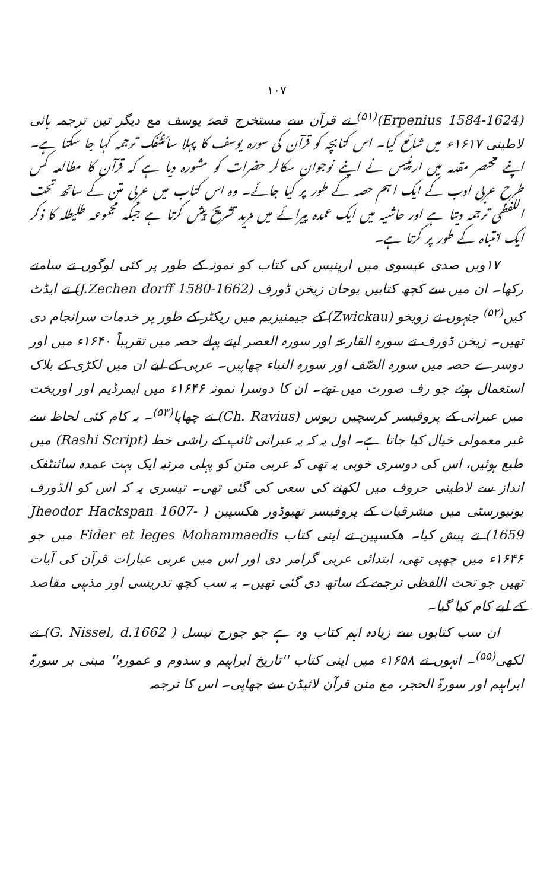۱۰۷
(Erpenius 1584-1624)<sup>(۵۱)</sup> نے قرآن سے مستخرج قصہٗ یوسف مع دیگر تین ترجمہ ہائی لاطینی ۱۶۱۷ء میں شائع کیا۔ اس کتابچہ کو قرآن کی سورہ یوسف کا پہلا سائنٹفک ترجمہ کہا جا سکتا ہے۔ اپنے مختصر مقدمہ میں ارپنیس نے اپنے نوجوان سکالر حضرات کو مشورہ دیا ہے کہ قرآن کا مطالعہ کس طرح عربی ادب کے ایک اہم حصہ کے طور پر کیا جائے۔ وہ اس کتاب میں عربی متن کے ساتھ تحت اللفظی ترجمہ دیتا ہے اور حاشیہ میں ایک عمدہ پیرائے میں مزید تشریح پیش کرتا ہے جبکہ مجموعہ طلیطلہ کا ذکر ایک انتباہ کے طور پر کرتا ہے۔
۱۷ویں صدی عیسوی میں ارپنیس کی کتاب کو نمونہ کے طور پر کئی لوگوں نے سامنے رکھا۔ ان میں سے کچھ کتابیں یوحان زیخن ڈورف (J.Zechen dorff 1580-1662) نے ایڈٹ کیں<sup>(۵۲)</sup> جنہوں نے زویخو (Zwickau) کے جیمنیزیم میں ریکٹر کے طور پر خدمات سرانجام دی تھیں۔ زیخن ڈورف نے سورہ القارعۃ اور سورہ العصر اپنے پہلے حصہ میں تقریباً ۱۶۴۰ء میں اور دوسرے حصہ میں سورہ الصّف اور سورہ النباء چھاپیں۔ عربی کے لیے ان میں لکڑی کے بلاک استعمال ہوئے جو رف صورت میں تھے۔ ان کا دوسرا نمونہ ۱۶۴۶ء میں ایمرڈیم اور اوریخت میں عبرانی کے پروفیسر کرسچین ریوس (Ch. Ravius) نے چھاپا<sup>(۵۳)</sup>۔ یہ کام کئی لحاظ سے غیر معمولی خیال کیا جاتا ہے۔ اول یہ کہ یہ عبرانی ٹائپ کے راشی خط (Rashi Script) میں طبع ہوئیں، اس کی دوسری خوبی یہ تھی کہ عربی متن کو پہلی مرتبہ ایک بہت عمدہ سائنٹفک انداز سے لاطینی حروف میں لکھنے کی سعی کی گئی تھی۔ تیسری یہ کہ اس کو الڈورف یونیورسٹی میں مشرقیات کے پروفیسر تھیوڈور ھکسپین ( Jheodor Hackspan 1607-1659) نے پیش کیا۔ ھکسپین نے اپنی کتاب Fider et leges Mohammaedis میں جو ۱۶۴۶ء میں چھپی تھی، ابتدائی عربی گرامر دی اور اس میں عربی عبارات قرآن کی آیات تھیں جو تحت اللفظی ترجمے کے ساتھ دی گئی تھیں۔ یہ سب کچھ تدریسی اور مذہبی مقاصد کے لیے کام کیا گیا۔
ان سب کتابوں سے زیادہ اہم کتاب وہ ہے جو جورج نیسل ( G. Nissel, d.1662) نے لکھی<sup>(۵۵)</sup>۔ انہوں نے ۱۶۵۸ء میں اپنی کتاب ''تاریخ ابراہیم و سدوم و عمورہ'' مبنی بر سورۃ ابراہیم اور سورۃ الحجر، مع متن قرآن لائیڈن سے چھاپی۔ اس کا ترجمہ